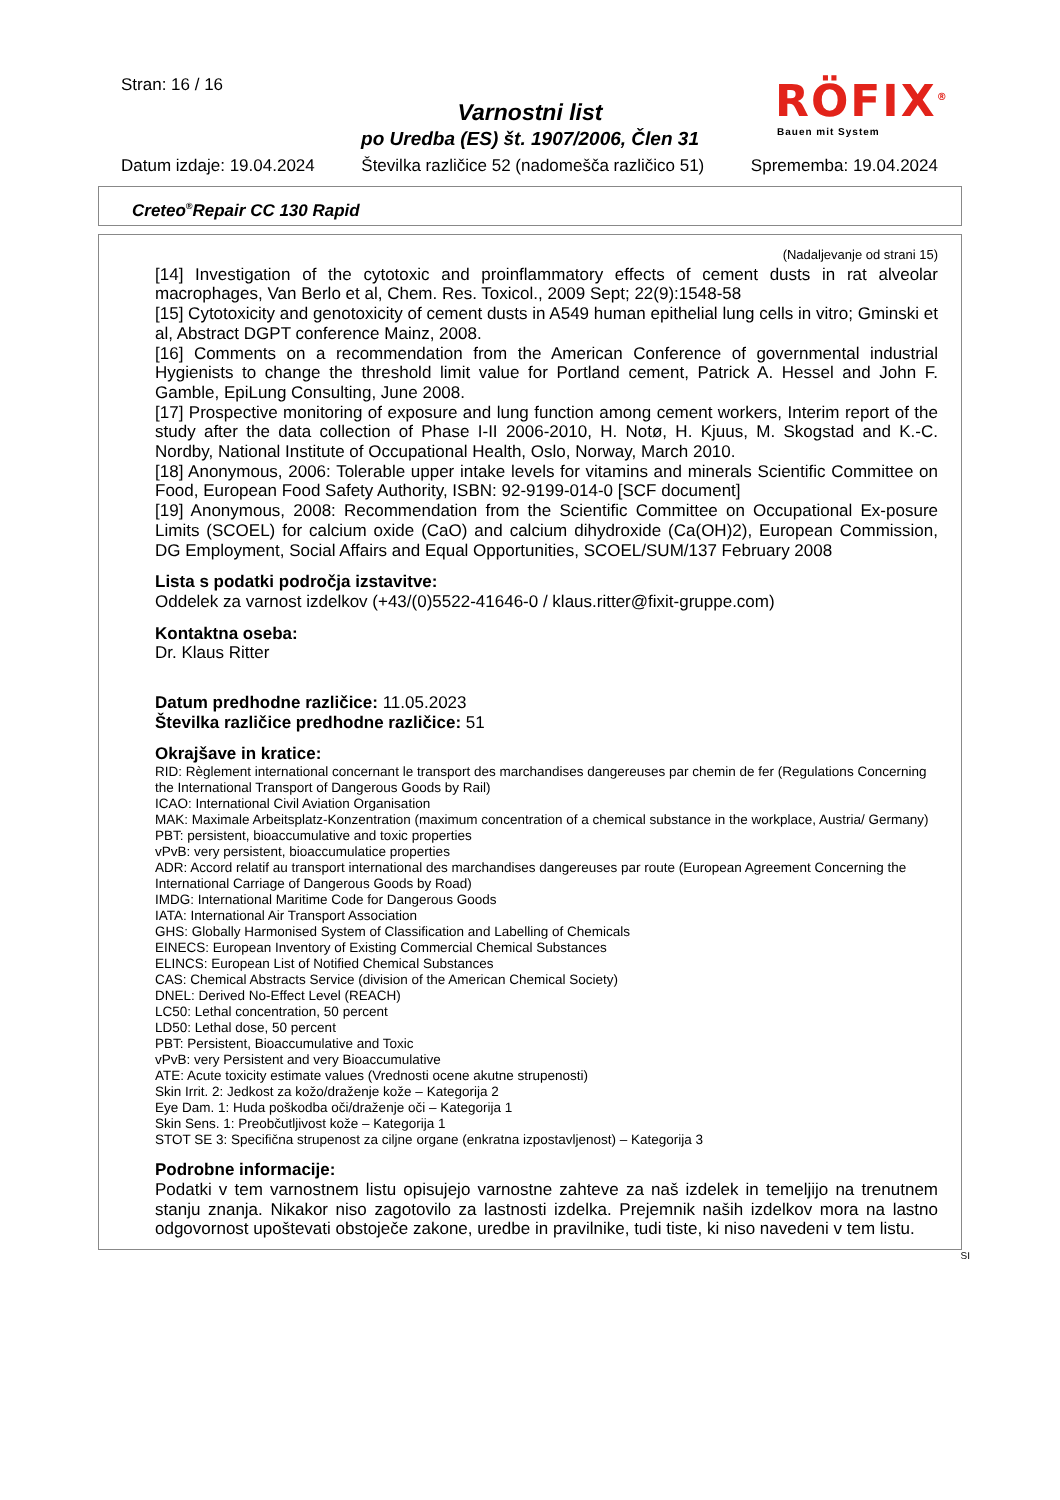Stran: 16 / 16
Varnostni list
po Uredba (ES) št. 1907/2006, Člen 31
RÖFIX<sup>®</sup>
Bauen mit System
Datum izdaje: 19.04.2024 Številka različice 52 (nadomešča različico 51) Sprememba: 19.04.2024
Creteo<sup>®</sup>Repair CC 130 Rapid
(Nadaljevanje od strani 15)
[14] Investigation of the cytotoxic and proinflammatory effects of cement dusts in rat alveolar macrophages, Van Berlo et al, Chem. Res. Toxicol., 2009 Sept; 22(9):1548-58
[15] Cytotoxicity and genotoxicity of cement dusts in A549 human epithelial lung cells in vitro; Gminski et al, Abstract DGPT conference Mainz, 2008.
[16] Comments on a recommendation from the American Conference of governmental industrial Hygienists to change the threshold limit value for Portland cement, Patrick A. Hessel and John F. Gamble, EpiLung Consulting, June 2008.
[17] Prospective monitoring of exposure and lung function among cement workers, Interim report of the study after the data collection of Phase I-II 2006-2010, H. Notø, H. Kjuus, M. Skogstad and K.-C. Nordby, National Institute of Occupational Health, Oslo, Norway, March 2010.
[18] Anonymous, 2006: Tolerable upper intake levels for vitamins and minerals Scientific Committee on Food, European Food Safety Authority, ISBN: 92-9199-014-0 [SCF document]
[19] Anonymous, 2008: Recommendation from the Scientific Committee on Occupational Ex-posure Limits (SCOEL) for calcium oxide (CaO) and calcium dihydroxide (Ca(OH)2), European Commission, DG Employment, Social Affairs and Equal Opportunities, SCOEL/SUM/137 February 2008
Lista s podatki področja izstavitve:
Oddelek za varnost izdelkov (+43/(0)5522-41646-0 / klaus.ritter@fixit-gruppe.com)
Kontaktna oseba:
Dr. Klaus Ritter
Datum predhodne različice: 11.05.2023
Številka različice predhodne različice: 51
Okrajšave in kratice:
RID: Règlement international concernant le transport des marchandises dangereuses par chemin de fer (Regulations Concerning the International Transport of Dangerous Goods by Rail)
ICAO: International Civil Aviation Organisation
MAK: Maximale Arbeitsplatz-Konzentration (maximum concentration of a chemical substance in the workplace, Austria/ Germany)
PBT: persistent, bioaccumulative and toxic properties
vPvB: very persistent, bioaccumulatice properties
ADR: Accord relatif au transport international des marchandises dangereuses par route (European Agreement Concerning the International Carriage of Dangerous Goods by Road)
IMDG: International Maritime Code for Dangerous Goods
IATA: International Air Transport Association
GHS: Globally Harmonised System of Classification and Labelling of Chemicals
EINECS: European Inventory of Existing Commercial Chemical Substances
ELINCS: European List of Notified Chemical Substances
CAS: Chemical Abstracts Service (division of the American Chemical Society)
DNEL: Derived No-Effect Level (REACH)
LC50: Lethal concentration, 50 percent
LD50: Lethal dose, 50 percent
PBT: Persistent, Bioaccumulative and Toxic
vPvB: very Persistent and very Bioaccumulative
ATE: Acute toxicity estimate values (Vrednosti ocene akutne strupenosti)
Skin Irrit. 2: Jedkost za kožo/draženje kože – Kategorija 2
Eye Dam. 1: Huda poškodba oči/draženje oči – Kategorija 1
Skin Sens. 1: Preobčutljivost kože – Kategorija 1
STOT SE 3: Specifična strupenost za ciljne organe (enkratna izpostavljenost) – Kategorija 3
Podrobne informacije:
Podatki v tem varnostnem listu opisujejo varnostne zahteve za naš izdelek in temeljijo na trenutnem stanju znanja. Nikakor niso zagotovilo za lastnosti izdelka. Prejemnik naših izdelkov mora na lastno odgovornost upoštevati obstoječe zakone, uredbe in pravilnike, tudi tiste, ki niso navedeni v tem listu.
SI